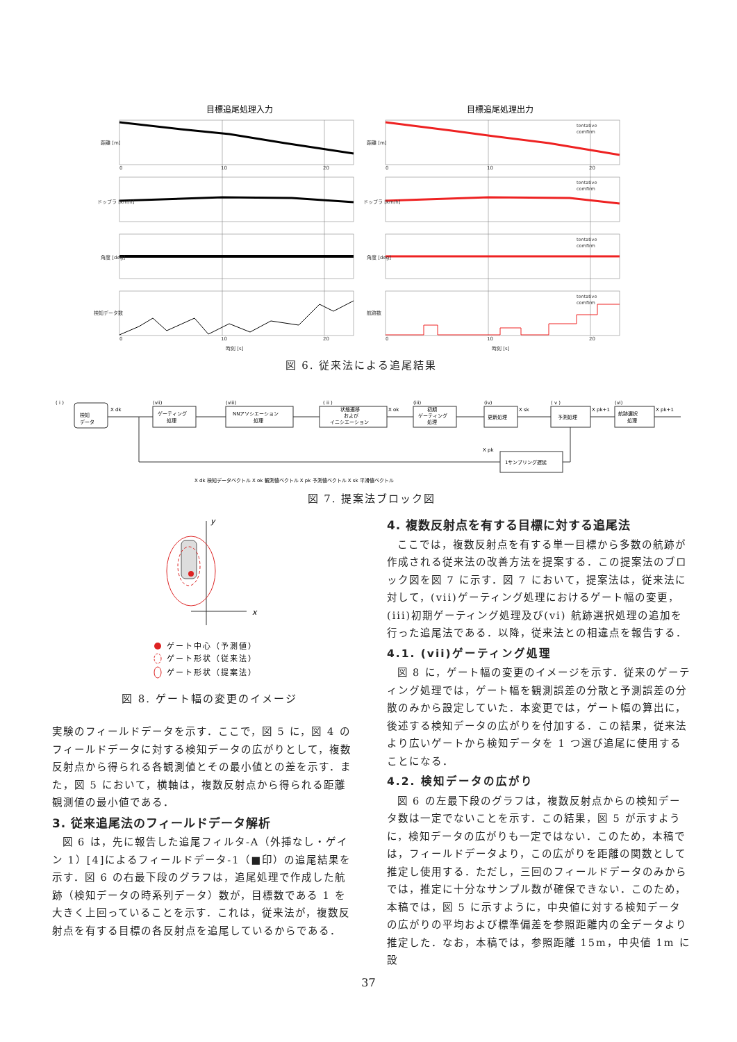目標追尾処理入力
目標追尾処理出力
tentative
comfirm
tentative
comfirm
tentative
comfirm
tentative
comfirm
0
10
20
0
10
20
0
10
20
0
10
20
距離 [m]
距離 [m]
ドップラ [km/h]
ドップラ [km/h]
角度 [deg]
角度 [deg]
検知データ数
航跡数
時刻 [s]
時刻 [s]
図 6. 従来法による追尾結果
( i )
検知
データ
X dk
(vii)
ゲーティング
処理
(viii)
NNアソシエーション
処理
( ii )
状態遷移
および
イニシエーション
X ok
(iii)
初期
ゲーティング
処理
(iv)
更新処理
X sk
( v )
予測処理
X pk+1
(vi)
航跡選択
処理
X pk+1
X pk
1サンプリング遅延
X dk 検知データベクトル X ok 観測値ベクトル X pk 予測値ベクトル X sk 平滑値ベクトル
図 7. 提案法ブロック図
y
x
ゲート中心（予測値）
ゲート形状（従来法）
ゲート形状（提案法）
図 8. ゲート幅の変更のイメージ
実験のフィールドデータを示す．ここで，図 5 に，図 4 のフィールドデータに対する検知データの広がりとして，複数反射点から得られる各観測値とその最小値との差を示す．また，図 5 において，横軸は，複数反射点から得られる距離観測値の最小値である．
3. 従来追尾法のフィールドデータ解析
図 6 は，先に報告した追尾フィルタ-A（外挿なし・ゲイン 1）[4]によるフィールドデータ-1（■印）の追尾結果を示す．図 6 の右最下段のグラフは，追尾処理で作成した航跡（検知データの時系列データ）数が，目標数である 1 を大きく上回っていることを示す．これは，従来法が，複数反射点を有する目標の各反射点を追尾しているからである．
4. 複数反射点を有する目標に対する追尾法
ここでは，複数反射点を有する単一目標から多数の航跡が作成される従来法の改善方法を提案する．この提案法のブロック図を図 7 に示す．図 7 において，提案法は，従来法に対して，(vii)ゲーティング処理におけるゲート幅の変更，(iii)初期ゲーティング処理及び(vi) 航跡選択処理の追加を行った追尾法である．以降，従来法との相違点を報告する．
4.1. (vii)ゲーティング処理
図 8 に，ゲート幅の変更のイメージを示す．従来のゲーティング処理では，ゲート幅を観測誤差の分散と予測誤差の分散のみから設定していた．本変更では，ゲート幅の算出に，後述する検知データの広がりを付加する．この結果，従来法より広いゲートから検知データを 1 つ選び追尾に使用することになる．
4.2. 検知データの広がり
図 6 の左最下段のグラフは，複数反射点からの検知データ数は一定でないことを示す．この結果，図 5 が示すように，検知データの広がりも一定ではない．このため，本稿では，フィールドデータより，この広がりを距離の関数として推定し使用する．ただし，三回のフィールドデータのみからでは，推定に十分なサンプル数が確保できない．このため，本稿では，図 5 に示すように，中央値に対する検知データの広がりの平均および標準偏差を参照距離内の全データより推定した．なお，本稿では，参照距離 15m，中央値 1m に設
37